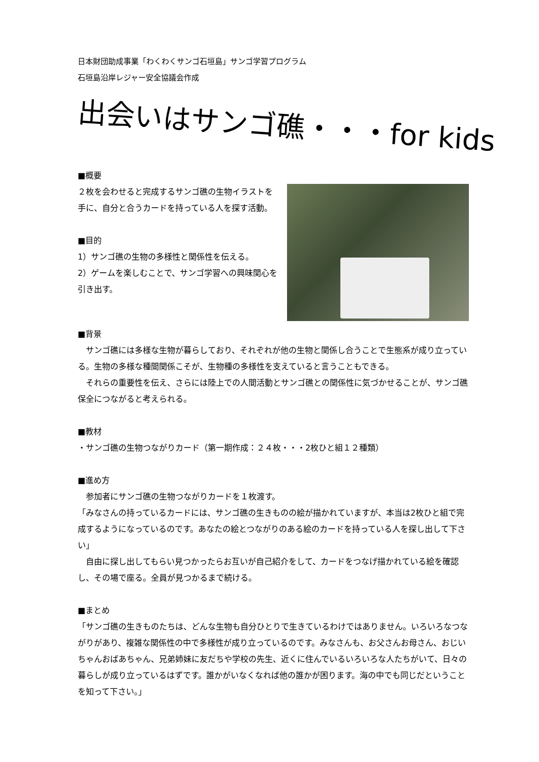日本財団助成事業「わくわくサンゴ石垣島」サンゴ学習プログラム
石垣島沿岸レジャー安全協議会作成
出会いはサンゴ礁・・・for kids
■概要
２枚を会わせると完成するサンゴ礁の生物イラストを手に、自分と合うカードを持っている人を探す活動。
■目的
1）サンゴ礁の生物の多様性と関係性を伝える。
2）ゲームを楽しむことで、サンゴ学習への興味関心を引き出す。
■背景
　サンゴ礁には多様な生物が暮らしており、それぞれが他の生物と関係し合うことで生態系が成り立っている。生物の多様な種間関係こそが、生物種の多様性を支えていると言うこともできる。
　それらの重要性を伝え、さらには陸上での人間活動とサンゴ礁との関係性に気づかせることが、サンゴ礁保全につながると考えられる。
■教材
・サンゴ礁の生物つながりカード（第一期作成：２４枚・・・2枚ひと組１２種類）
■進め方
　参加者にサンゴ礁の生物つながりカードを１枚渡す。
「みなさんの持っているカードには、サンゴ礁の生きものの絵が描かれていますが、本当は2枚ひと組で完成するようになっているのです。あなたの絵とつながりのある絵のカードを持っている人を探し出して下さい」
　自由に探し出してもらい見つかったらお互いが自己紹介をして、カードをつなげ描かれている絵を確認し、その場で座る。全員が見つかるまで続ける。
■まとめ
「サンゴ礁の生きものたちは、どんな生物も自分ひとりで生きているわけではありません。いろいろなつながりがあり、複雑な関係性の中で多様性が成り立っているのです。みなさんも、お父さんお母さん、おじいちゃんおばあちゃん、兄弟姉妹に友だちや学校の先生、近くに住んでいるいろいろな人たちがいて、日々の暮らしが成り立っているはずです。誰かがいなくなれば他の誰かが困ります。海の中でも同じだということを知って下さい。」